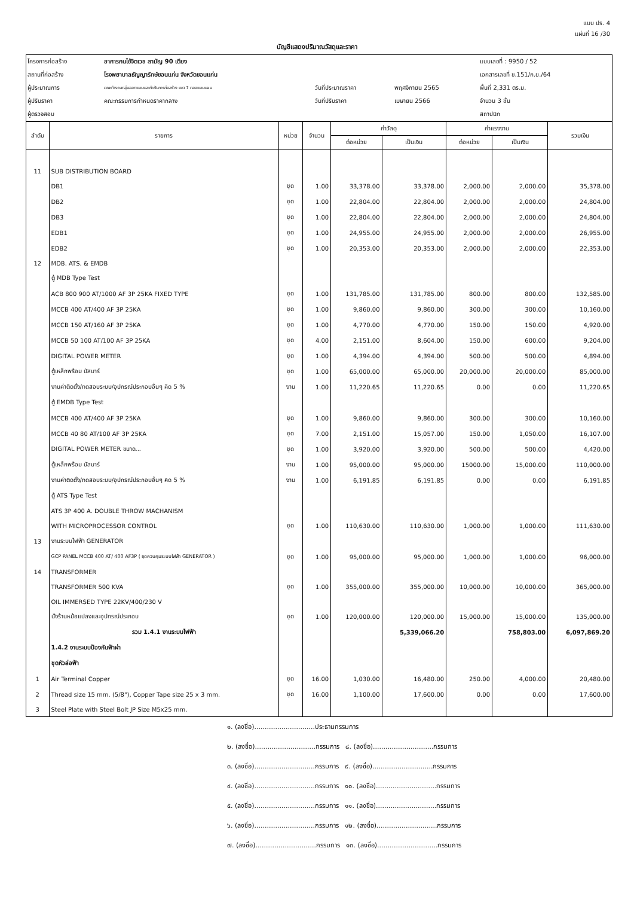แบบ ปร. 4
แผ่นที่ 16 /30
บัญชีแสดงปริมาณวัสดุและราคา
| โครงการก่อสร้าง | อาคารคนไข้จิตเวช สามัญ 90 เตียง | | | แบบเลขที่ : 9950 / 52 |
| สถานที่ก่อสร้าง | โรงพยาบาลธัญญารักษ์ขอนแก่น จังหวัดขอนแก่น | | | เอกสารเลขที่ ข.151/ก.ย./64 |
| ผู้ประมาณการ | คณะทำงานกลุ่มออกแบบและกำกับการก่อสร้าง เขต 7 กองแบบแผน | วันที่ประมาณราคา | พฤศจิกายน 2565 | พื้นที่ 2,331 ตร.ม. |
| ผู้ปรับราคา | คณะกรรมการกำหนดราคากลาง | วันที่ปรับราคา | เมษายน 2566 | จำนวน 3 ชั้น |
| ผู้ตรวจสอบ | | | | สถาปนิก |
| ลำดับ | รายการ | หน่วย | จำนวน | ค่าวัสดุ | | ค่าแรงงาน | | รวมเงิน |
| --- | --- | --- | --- | --- | --- | --- | --- | --- |
| | | | | ต่อหน่วย | เป็นเงิน | ต่อหน่วย | เป็นเงิน | |
| 11 | SUB DISTRIBUTION BOARD | | | | | | | |
| | DB1 | ชุด | 1.00 | 33,378.00 | 33,378.00 | 2,000.00 | 2,000.00 | 35,378.00 |
| | DB2 | ชุด | 1.00 | 22,804.00 | 22,804.00 | 2,000.00 | 2,000.00 | 24,804.00 |
| | DB3 | ชุด | 1.00 | 22,804.00 | 22,804.00 | 2,000.00 | 2,000.00 | 24,804.00 |
| | EDB1 | ชุด | 1.00 | 24,955.00 | 24,955.00 | 2,000.00 | 2,000.00 | 26,955.00 |
| | EDB2 | ชุด | 1.00 | 20,353.00 | 20,353.00 | 2,000.00 | 2,000.00 | 22,353.00 |
| 12 | MDB. ATS. & EMDB | | | | | | | |
| | ตู้ MDB Type Test | | | | | | | |
| | ACB 800 900 AT/1000 AF 3P 25KA FIXED TYPE | ชุด | 1.00 | 131,785.00 | 131,785.00 | 800.00 | 800.00 | 132,585.00 |
| | MCCB 400 AT/400 AF 3P 25KA | ชุด | 1.00 | 9,860.00 | 9,860.00 | 300.00 | 300.00 | 10,160.00 |
| | MCCB 150 AT/160 AF 3P 25KA | ชุด | 1.00 | 4,770.00 | 4,770.00 | 150.00 | 150.00 | 4,920.00 |
| | MCCB 50 100 AT/100 AF 3P 25KA | ชุด | 4.00 | 2,151.00 | 8,604.00 | 150.00 | 600.00 | 9,204.00 |
| | DIGITAL POWER METER | ชุด | 1.00 | 4,394.00 | 4,394.00 | 500.00 | 500.00 | 4,894.00 |
| | ตู้เหล็กพร้อม บัสบาร์ | ชุด | 1.00 | 65,000.00 | 65,000.00 | 20,000.00 | 20,000.00 | 85,000.00 |
| | งานค่าติดตั้ง/ทดสอบระบบ/อุปกรณ์ประกอบอื่นๆ คิด 5 % | งาน | 1.00 | 11,220.65 | 11,220.65 | 0.00 | 0.00 | 11,220.65 |
| | ตู้ EMDB Type Test | | | | | | | |
| | MCCB 400 AT/400 AF 3P 25KA | ชุด | 1.00 | 9,860.00 | 9,860.00 | 300.00 | 300.00 | 10,160.00 |
| | MCCB 40 80 AT/100 AF 3P 25KA | ชุด | 7.00 | 2,151.00 | 15,057.00 | 150.00 | 1,050.00 | 16,107.00 |
| | DIGITAL POWER METER ขนาด... | ชุด | 1.00 | 3,920.00 | 3,920.00 | 500.00 | 500.00 | 4,420.00 |
| | ตู้เหล็กพร้อม บัสบาร์ | งาน | 1.00 | 95,000.00 | 95,000.00 | 15000.00 | 15,000.00 | 110,000.00 |
| | งานค่าติดตั้ง/ทดสอบระบบ/อุปกรณ์ประกอบอื่นๆ คิด 5 % | งาน | 1.00 | 6,191.85 | 6,191.85 | 0.00 | 0.00 | 6,191.85 |
| | ตู้ ATS Type Test | | | | | | | |
| | ATS 3P 400 A. DOUBLE THROW MACHANISM | | | | | | | |
| | WITH MICROPROCESSOR CONTROL | ชุด | 1.00 | 110,630.00 | 110,630.00 | 1,000.00 | 1,000.00 | 111,630.00 |
| 13 | งานระบบไฟฟ้า GENERATOR | | | | | | | |
| | GCP PANEL MCCB 400 AT/ 400 AF3P ( ชุดควบคุมระบบไฟฟ้า GENERATOR ) | ชุด | 1.00 | 95,000.00 | 95,000.00 | 1,000.00 | 1,000.00 | 96,000.00 |
| 14 | TRANSFORMER | | | | | | | |
| | TRANSFORMER 500 KVA | ชุด | 1.00 | 355,000.00 | 355,000.00 | 10,000.00 | 10,000.00 | 365,000.00 |
| | OIL IMMERSED TYPE 22KV/400/230 V | | | | | | | |
| | นั่งร้านหม้อแปลงและอุปกรณ์ประกอบ | ชุด | 1.00 | 120,000.00 | 120,000.00 | 15,000.00 | 15,000.00 | 135,000.00 |
| | รวม 1.4.1 งานระบบไฟฟ้า | | | | 5,339,066.20 | | 758,803.00 | 6,097,869.20 |
| | 1.4.2 งานระบบป้องกันฟ้าผ่า | | | | | | | |
| | ชุดหัวล่อฟ้า | | | | | | | |
| 1 | Air Terminal Copper | ชุด | 16.00 | 1,030.00 | 16,480.00 | 250.00 | 4,000.00 | 20,480.00 |
| 2 | Thread size 15 mm. (5/8"), Copper Tape size 25 x 3 mm. | ชุด | 16.00 | 1,100.00 | 17,600.00 | 0.00 | 0.00 | 17,600.00 |
| 3 | Steel Plate with Steel Bolt JP Size M5x25 mm. | | | | | | | |
๑. (ลงชื่อ).............................ประธานกรรมการ
๒. (ลงชื่อ).............................กรรมการ ๘. (ลงชื่อ).............................กรรมการ
๓. (ลงชื่อ).............................กรรมการ ๙. (ลงชื่อ).............................กรรมการ
๔. (ลงชื่อ).............................กรรมการ ๑๐. (ลงชื่อ).............................กรรมการ
๕. (ลงชื่อ).............................กรรมการ ๑๑. (ลงชื่อ).............................กรรมการ
๖. (ลงชื่อ).............................กรรมการ ๑๒. (ลงชื่อ).............................กรรมการ
๗. (ลงชื่อ).............................กรรมการ ๑๓. (ลงชื่อ).............................กรรมการ